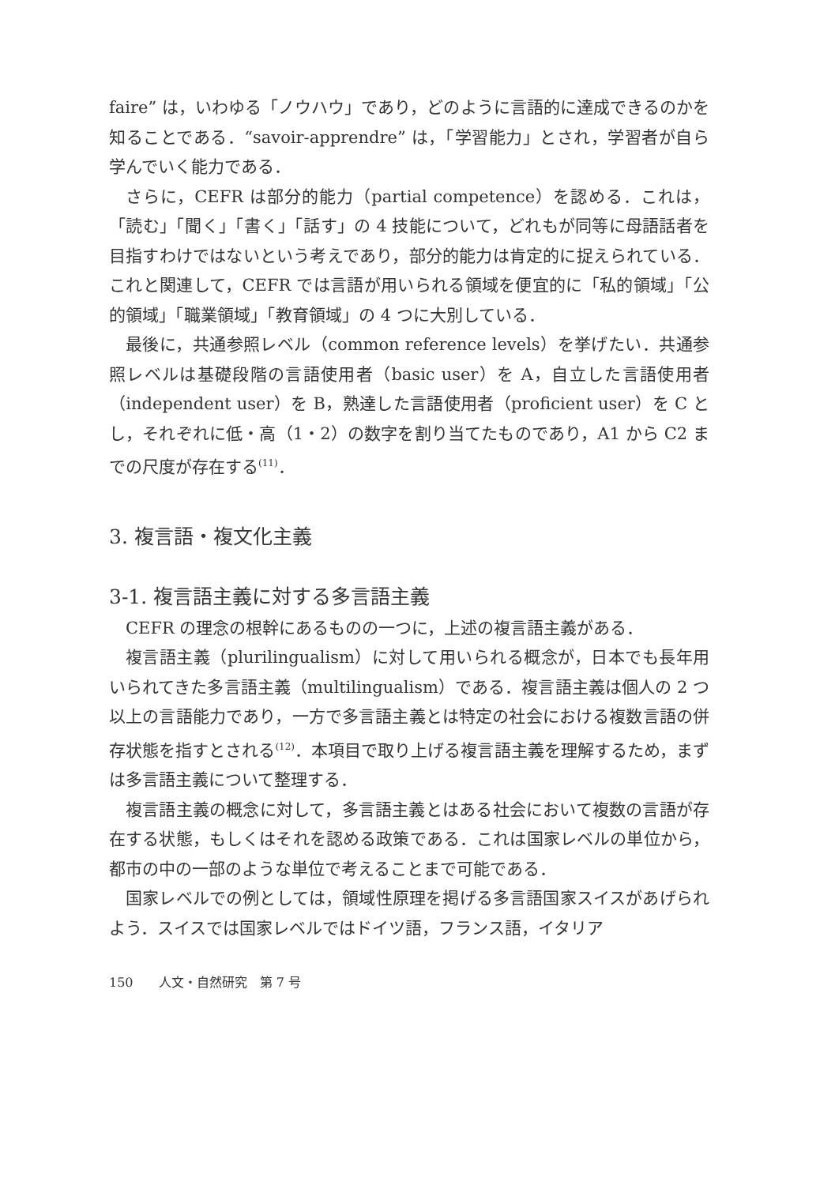faire” は，いわゆる「ノウハウ」であり，どのように言語的に達成できるのかを知ることである．“savoir-apprendre” は，「学習能力」とされ，学習者が自ら学んでいく能力である．
さらに，CEFR は部分的能力（partial competence）を認める．これは，「読む」「聞く」「書く」「話す」の 4 技能について，どれもが同等に母語話者を目指すわけではないという考えであり，部分的能力は肯定的に捉えられている．これと関連して，CEFR では言語が用いられる領域を便宜的に「私的領域」「公的領域」「職業領域」「教育領域」の 4 つに大別している．
最後に，共通参照レベル（common reference levels）を挙げたい．共通参照レベルは基礎段階の言語使用者（basic user）を A，自立した言語使用者（independent user）を B，熟達した言語使用者（proficient user）を C とし，それぞれに低・高（1・2）の数字を割り当てたものであり，A1 から C2 までの尺度が存在する<sup>(11)</sup>．
3. 複言語・複文化主義
3-1. 複言語主義に対する多言語主義
CEFR の理念の根幹にあるものの一つに，上述の複言語主義がある．
複言語主義（plurilingualism）に対して用いられる概念が，日本でも長年用いられてきた多言語主義（multilingualism）である．複言語主義は個人の 2 つ以上の言語能力であり，一方で多言語主義とは特定の社会における複数言語の併存状態を指すとされる<sup>(12)</sup>．本項目で取り上げる複言語主義を理解するため，まずは多言語主義について整理する．
複言語主義の概念に対して，多言語主義とはある社会において複数の言語が存在する状態，もしくはそれを認める政策である．これは国家レベルの単位から，都市の中の一部のような単位で考えることまで可能である．
国家レベルでの例としては，領域性原理を掲げる多言語国家スイスがあげられよう．スイスでは国家レベルではドイツ語，フランス語，イタリア
150　　人文・自然研究　第 7 号